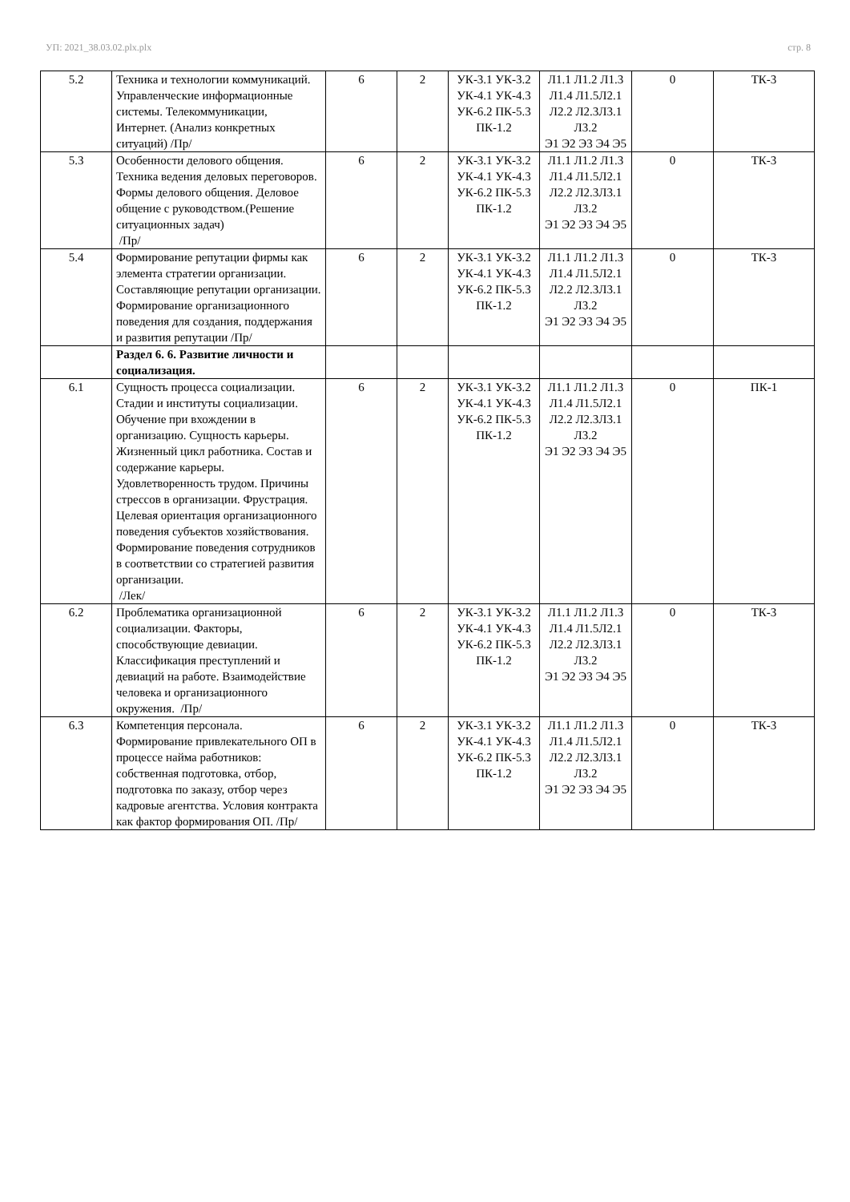УП: 2021_38.03.02.plx.plx стр. 8
| 5.2 | Техника и технологии коммуникаций. Управленческие информационные системы. Телекоммуникации, Интернет. (Анализ конкретных ситуаций) /Пр/ | 6 | 2 | УК-3.1 УК-3.2 УК-4.1 УК-4.3 УК-6.2 ПК-5.3 ПК-1.2 | Л1.1 Л1.2 Л1.3 Л1.4 Л1.5Л2.1 Л2.2 Л2.3Л3.1 Л3.2 Э1 Э2 Э3 Э4 Э5 | 0 | ТК-3 |
| 5.3 | Особенности делового общения. Техника ведения деловых переговоров. Формы делового общения. Деловое общение с руководством.(Решение ситуационных задач) /Пр/ | 6 | 2 | УК-3.1 УК-3.2 УК-4.1 УК-4.3 УК-6.2 ПК-5.3 ПК-1.2 | Л1.1 Л1.2 Л1.3 Л1.4 Л1.5Л2.1 Л2.2 Л2.3Л3.1 Л3.2 Э1 Э2 Э3 Э4 Э5 | 0 | ТК-3 |
| 5.4 | Формирование репутации фирмы как элемента стратегии организации. Составляющие репутации организации. Формирование организационного поведения для создания, поддержания и развития репутации /Пр/ | 6 | 2 | УК-3.1 УК-3.2 УК-4.1 УК-4.3 УК-6.2 ПК-5.3 ПК-1.2 | Л1.1 Л1.2 Л1.3 Л1.4 Л1.5Л2.1 Л2.2 Л2.3Л3.1 Л3.2 Э1 Э2 Э3 Э4 Э5 | 0 | ТК-3 |
| | Раздел 6. 6. Развитие личности и социализация. | | | | | | |
| 6.1 | Сущность процесса социализации. Стадии и институты социализации. Обучение при вхождении в организацию. Сущность карьеры. Жизненный цикл работника. Состав и содержание карьеры. Удовлетворенность трудом. Причины стрессов в организации. Фрустрация. Целевая ориентация организационного поведения субъектов хозяйствования. Формирование поведения сотрудников в соответствии со стратегией развития организации. /Лек/ | 6 | 2 | УК-3.1 УК-3.2 УК-4.1 УК-4.3 УК-6.2 ПК-5.3 ПК-1.2 | Л1.1 Л1.2 Л1.3 Л1.4 Л1.5Л2.1 Л2.2 Л2.3Л3.1 Л3.2 Э1 Э2 Э3 Э4 Э5 | 0 | ПК-1 |
| 6.2 | Проблематика организационной социализации. Факторы, способствующие девиации. Классификация преступлений и девиаций на работе. Взаимодействие человека и организационного окружения. /Пр/ | 6 | 2 | УК-3.1 УК-3.2 УК-4.1 УК-4.3 УК-6.2 ПК-5.3 ПК-1.2 | Л1.1 Л1.2 Л1.3 Л1.4 Л1.5Л2.1 Л2.2 Л2.3Л3.1 Л3.2 Э1 Э2 Э3 Э4 Э5 | 0 | ТК-3 |
| 6.3 | Компетенция персонала. Формирование привлекательного ОП в процессе найма работников: собственная подготовка, отбор, подготовка по заказу, отбор через кадровые агентства. Условия контракта как фактор формирования ОП. /Пр/ | 6 | 2 | УК-3.1 УК-3.2 УК-4.1 УК-4.3 УК-6.2 ПК-5.3 ПК-1.2 | Л1.1 Л1.2 Л1.3 Л1.4 Л1.5Л2.1 Л2.2 Л2.3Л3.1 Л3.2 Э1 Э2 Э3 Э4 Э5 | 0 | ТК-3 |